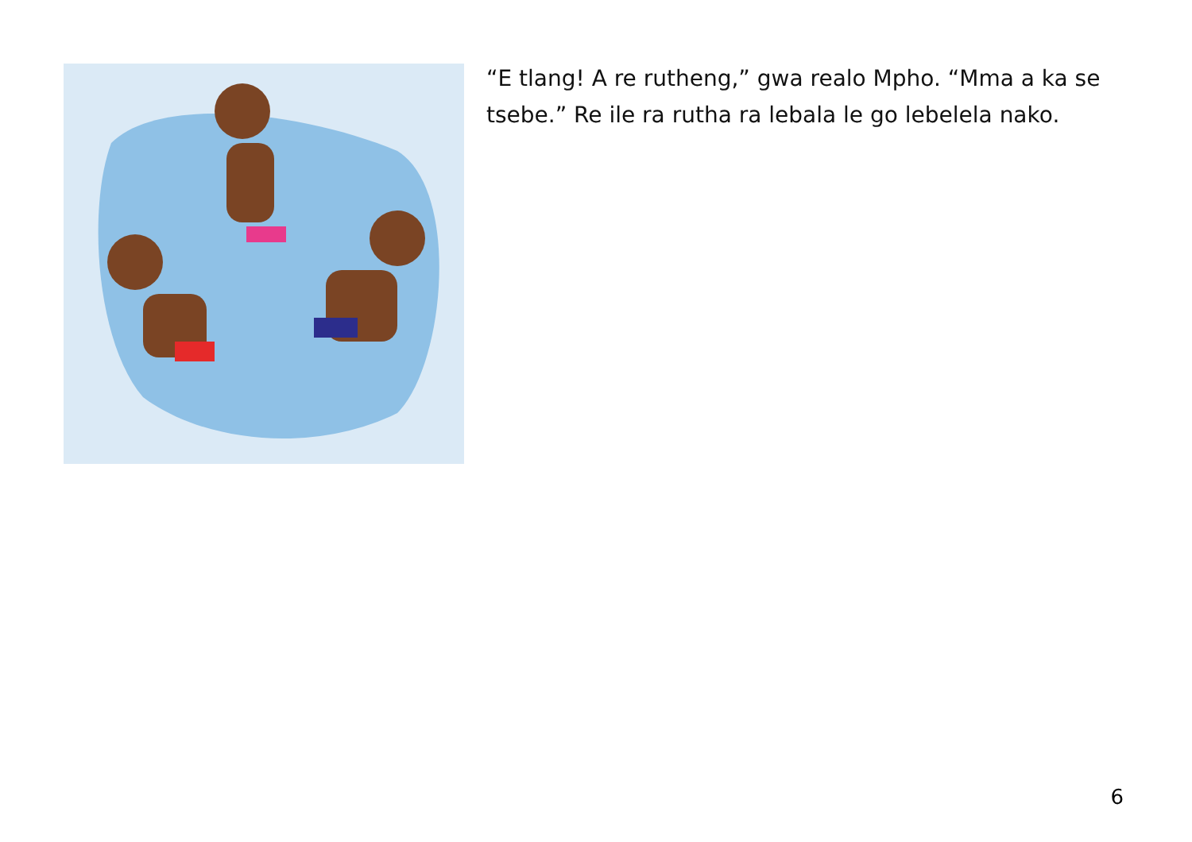“E tlang! A re rutheng,” gwa realo Mpho. “Mma a ka se tsebe.” Re ile ra rutha ra lebala le go lebelela nako.
6